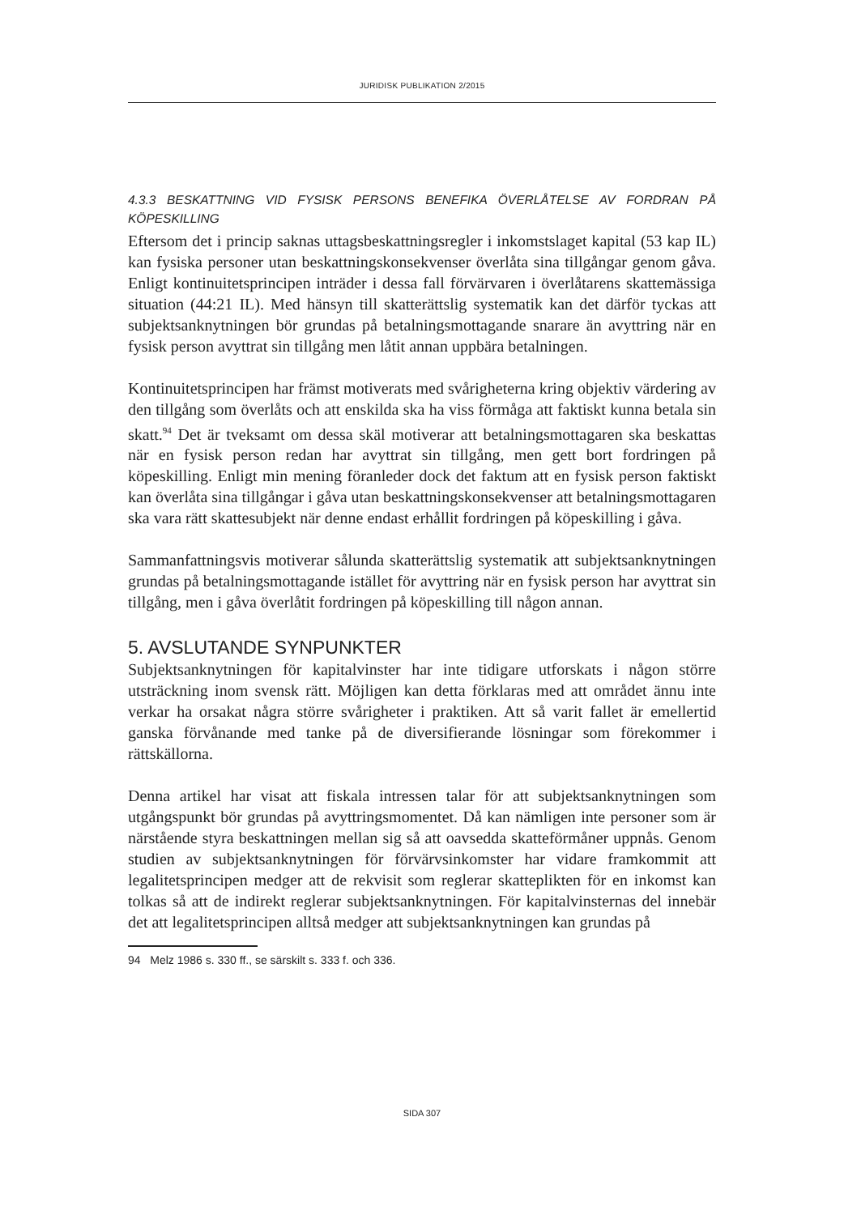JURIDISK PUBLIKATION 2/2015
4.3.3 BESKATTNING VID FYSISK PERSONS BENEFIKA ÖVERLÅTELSE AV FORDRAN PÅ KÖPESKILLING
Eftersom det i princip saknas uttagsbeskattningsregler i inkomstslaget kapital (53 kap IL) kan fysiska personer utan beskattningskonsekvenser överlåta sina tillgångar genom gåva. Enligt kontinuitetsprincipen inträder i dessa fall förvärvaren i överlåtarens skattemässiga situation (44:21 IL). Med hänsyn till skatterättslig systematik kan det därför tyckas att subjektsanknytningen bör grundas på betalningsmottagande snarare än avyttring när en fysisk person avyttrat sin tillgång men låtit annan uppbära betalningen.
Kontinuitetsprincipen har främst motiverats med svårigheterna kring objektiv värdering av den tillgång som överlåts och att enskilda ska ha viss förmåga att faktiskt kunna betala sin skatt.<sup>94</sup> Det är tveksamt om dessa skäl motiverar att betalningsmottagaren ska beskattas när en fysisk person redan har avyttrat sin tillgång, men gett bort fordringen på köpeskilling. Enligt min mening föranleder dock det faktum att en fysisk person faktiskt kan överlåta sina tillgångar i gåva utan beskattningskonsekvenser att betalningsmottagaren ska vara rätt skattesubjekt när denne endast erhållit fordringen på köpeskilling i gåva.
Sammanfattningsvis motiverar sålunda skatterättslig systematik att subjektsanknytningen grundas på betalningsmottagande istället för avyttring när en fysisk person har avyttrat sin tillgång, men i gåva överlåtit fordringen på köpeskilling till någon annan.
5. AVSLUTANDE SYNPUNKTER
Subjektsanknytningen för kapitalvinster har inte tidigare utforskats i någon större utsträckning inom svensk rätt. Möjligen kan detta förklaras med att området ännu inte verkar ha orsakat några större svårigheter i praktiken. Att så varit fallet är emellertid ganska förvånande med tanke på de diversifierande lösningar som förekommer i rättskällorna.
Denna artikel har visat att fiskala intressen talar för att subjektsanknytningen som utgångspunkt bör grundas på avyttringsmomentet. Då kan nämligen inte personer som är närstående styra beskattningen mellan sig så att oavsedda skatteförmåner uppnås. Genom studien av subjektsanknytningen för förvärvsinkomster har vidare framkommit att legalitetsprincipen medger att de rekvisit som reglerar skatteplikten för en inkomst kan tolkas så att de indirekt reglerar subjektsanknytningen. För kapitalvinsternas del innebär det att legalitetsprincipen alltså medger att subjektsanknytningen kan grundas på
94 Melz 1986 s. 330 ff., se särskilt s. 333 f. och 336.
SIDA 307